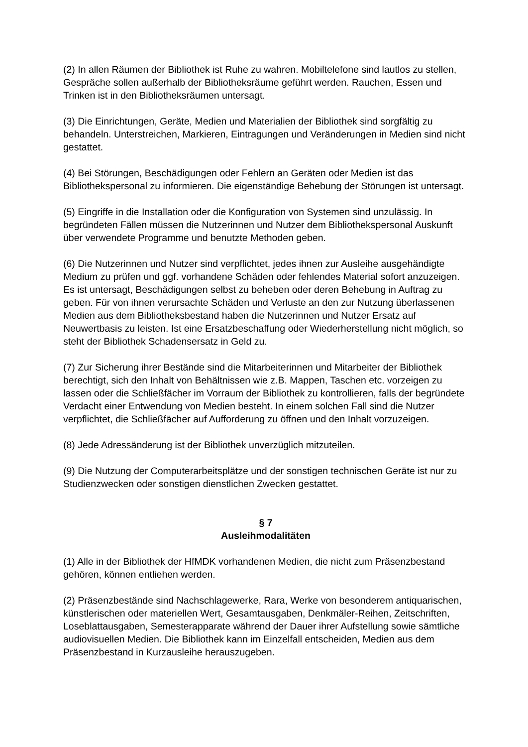(2) In allen Räumen der Bibliothek ist Ruhe zu wahren. Mobiltelefone sind lautlos zu stellen, Gespräche sollen außerhalb der Bibliotheksräume geführt werden. Rauchen, Essen und Trinken ist in den Bibliotheksräumen untersagt.
(3) Die Einrichtungen, Geräte, Medien und Materialien der Bibliothek sind sorgfältig zu behandeln. Unterstreichen, Markieren, Eintragungen und Veränderungen in Medien sind nicht gestattet.
(4) Bei Störungen, Beschädigungen oder Fehlern an Geräten oder Medien ist das Bibliothekspersonal zu informieren. Die eigenständige Behebung der Störungen ist untersagt.
(5) Eingriffe in die Installation oder die Konfiguration von Systemen sind unzulässig. In begründeten Fällen müssen die Nutzerinnen und Nutzer dem Bibliothekspersonal Auskunft über verwendete Programme und benutzte Methoden geben.
(6) Die Nutzerinnen und Nutzer sind verpflichtet, jedes ihnen zur Ausleihe ausgehändigte Medium zu prüfen und ggf. vorhandene Schäden oder fehlendes Material sofort anzuzeigen. Es ist untersagt, Beschädigungen selbst zu beheben oder deren Behebung in Auftrag zu geben. Für von ihnen verursachte Schäden und Verluste an den zur Nutzung überlassenen Medien aus dem Bibliotheksbestand haben die Nutzerinnen und Nutzer Ersatz auf Neuwertbasis zu leisten. Ist eine Ersatzbeschaffung oder Wiederherstellung nicht möglich, so steht der Bibliothek Schadensersatz in Geld zu.
(7) Zur Sicherung ihrer Bestände sind die Mitarbeiterinnen und Mitarbeiter der Bibliothek berechtigt, sich den Inhalt von Behältnissen wie z.B. Mappen, Taschen etc. vorzeigen zu lassen oder die Schließfächer im Vorraum der Bibliothek zu kontrollieren, falls der begründete Verdacht einer Entwendung von Medien besteht. In einem solchen Fall sind die Nutzer verpflichtet, die Schließfächer auf Aufforderung zu öffnen und den Inhalt vorzuzeigen.
(8) Jede Adressänderung ist der Bibliothek unverzüglich mitzuteilen.
(9) Die Nutzung der Computerarbeitsplätze und der sonstigen technischen Geräte ist nur zu Studienzwecken oder sonstigen dienstlichen Zwecken gestattet.
§ 7
Ausleihmodalitäten
(1) Alle in der Bibliothek der HfMDK vorhandenen Medien, die nicht zum Präsenzbestand gehören, können entliehen werden.
(2) Präsenzbestände sind Nachschlagewerke, Rara, Werke von besonderem antiquarischen, künstlerischen oder materiellen Wert, Gesamtausgaben, Denkmäler-Reihen, Zeitschriften, Loseblattausgaben, Semesterapparate während der Dauer ihrer Aufstellung sowie sämtliche audiovisuellen Medien. Die Bibliothek kann im Einzelfall entscheiden, Medien aus dem Präsenzbestand in Kurzausleihe herauszugeben.